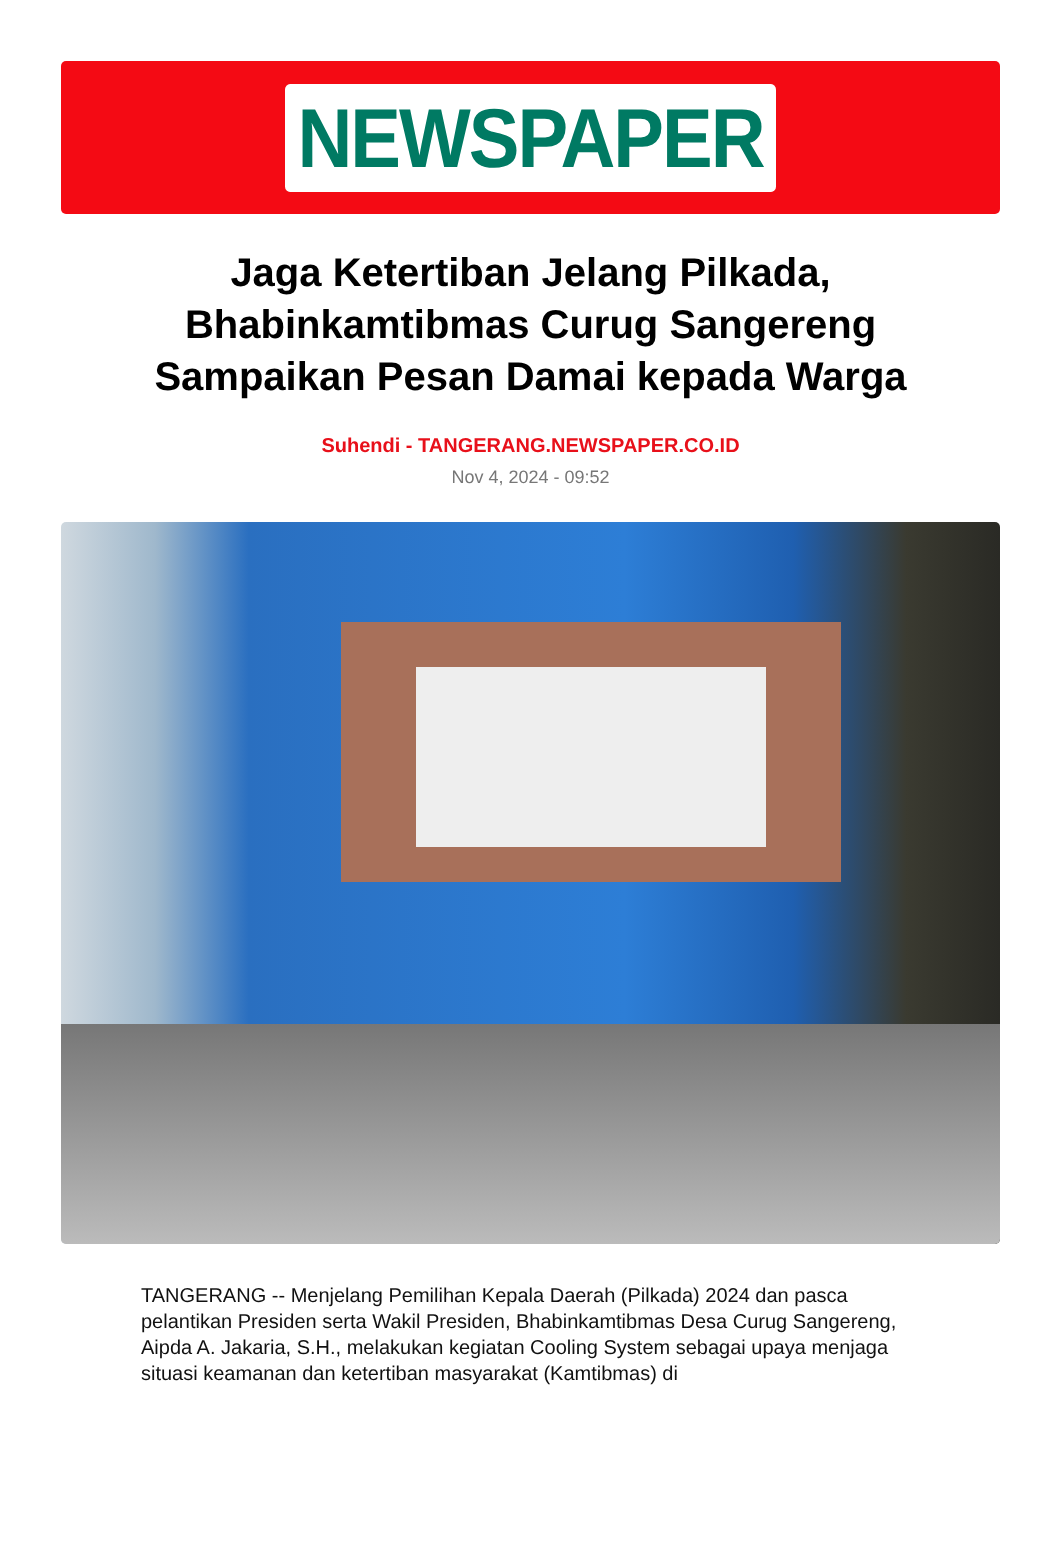NEWSPAPER
Jaga Ketertiban Jelang Pilkada, Bhabinkamtibmas Curug Sangereng Sampaikan Pesan Damai kepada Warga
Suhendi - TANGERANG.NEWSPAPER.CO.ID
Nov 4, 2024 - 09:52
TANGERANG -- Menjelang Pemilihan Kepala Daerah (Pilkada) 2024 dan pasca pelantikan Presiden serta Wakil Presiden, Bhabinkamtibmas Desa Curug Sangereng, Aipda A. Jakaria, S.H., melakukan kegiatan Cooling System sebagai upaya menjaga situasi keamanan dan ketertiban masyarakat (Kamtibmas) di